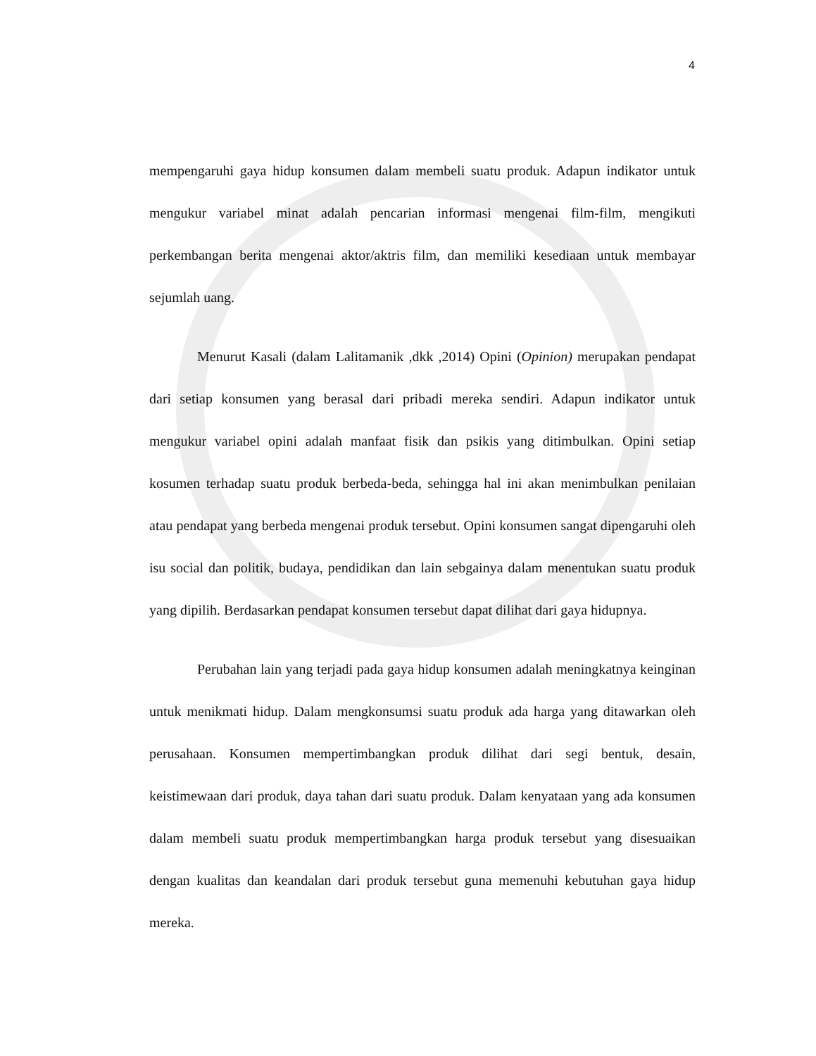4
mempengaruhi gaya hidup konsumen dalam membeli suatu produk. Adapun indikator untuk mengukur variabel minat adalah pencarian informasi mengenai film-film, mengikuti perkembangan berita mengenai aktor/aktris film, dan memiliki kesediaan untuk membayar sejumlah uang.
Menurut Kasali (dalam Lalitamanik ,dkk ,2014) Opini (Opinion) merupakan pendapat dari setiap konsumen yang berasal dari pribadi mereka sendiri. Adapun indikator untuk mengukur variabel opini adalah manfaat fisik dan psikis yang ditimbulkan. Opini setiap kosumen terhadap suatu produk berbeda-beda, sehingga hal ini akan menimbulkan penilaian atau pendapat yang berbeda mengenai produk tersebut. Opini konsumen sangat dipengaruhi oleh isu social dan politik, budaya, pendidikan dan lain sebgainya dalam menentukan suatu produk yang dipilih. Berdasarkan pendapat konsumen tersebut dapat dilihat dari gaya hidupnya.
Perubahan lain yang terjadi pada gaya hidup konsumen adalah meningkatnya keinginan untuk menikmati hidup. Dalam mengkonsumsi suatu produk ada harga yang ditawarkan oleh perusahaan. Konsumen mempertimbangkan produk dilihat dari segi bentuk, desain, keistimewaan dari produk, daya tahan dari suatu produk. Dalam kenyataan yang ada konsumen dalam membeli suatu produk mempertimbangkan harga produk tersebut yang disesuaikan dengan kualitas dan keandalan dari produk tersebut guna memenuhi kebutuhan gaya hidup mereka.